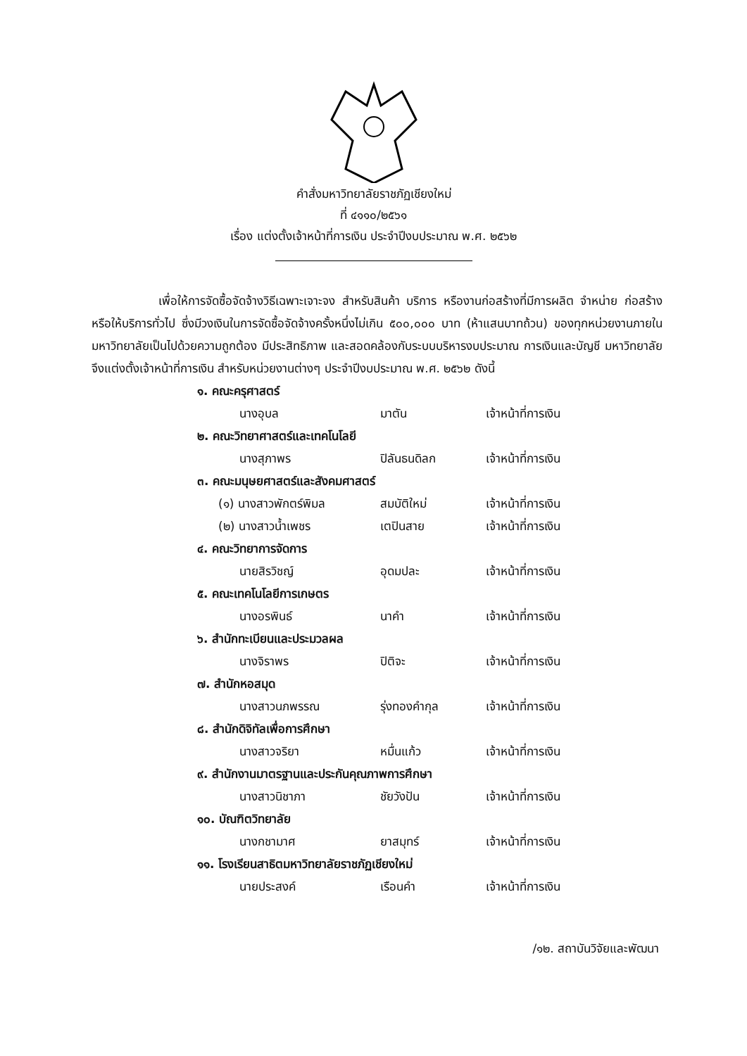คำสั่งมหาวิทยาลัยราชภัฏเชียงใหม่
ที่ ๔๑๑๐/๒๕๖๑
เรื่อง แต่งตั้งเจ้าหน้าที่การเงิน ประจำปีงบประมาณ พ.ศ. ๒๕๖๒
เพื่อให้การจัดซื้อจัดจ้างวิธีเฉพาะเจาะจง สำหรับสินค้า บริการ หรืองานก่อสร้างที่มีการผลิต จำหน่าย ก่อสร้าง หรือให้บริการทั่วไป ซึ่งมีวงเงินในการจัดซื้อจัดจ้างครั้งหนึ่งไม่เกิน ๕๐๐,๐๐๐ บาท (ห้าแสนบาทถ้วน) ของทุกหน่วยงานภายในมหาวิทยาลัยเป็นไปด้วยความถูกต้อง มีประสิทธิภาพ และสอดคล้องกับระบบบริหารงบประมาณ การเงินและบัญชี มหาวิทยาลัยจึงแต่งตั้งเจ้าหน้าที่การเงิน สำหรับหน่วยงานต่างๆ ประจำปีงบประมาณ พ.ศ. ๒๕๖๒ ดังนี้
๑. คณะครุศาสตร์
นางอุบล มาตัน เจ้าหน้าที่การเงิน
๒. คณะวิทยาศาสตร์และเทคโนโลยี
นางสุภาพร ปิลันธนดิลก เจ้าหน้าที่การเงิน
๓. คณะมนุษยศาสตร์และสังคมศาสตร์
(๑) นางสาวพักตร์พิมล สมบัติใหม่ เจ้าหน้าที่การเงิน
(๒) นางสาวน้ำเพชร เตปินสาย เจ้าหน้าที่การเงิน
๔. คณะวิทยาการจัดการ
นายสิรวิชญ์ อุดมปละ เจ้าหน้าที่การเงิน
๕. คณะเทคโนโลยีการเกษตร
นางอรพินธ์ นาคำ เจ้าหน้าที่การเงิน
๖. สำนักทะเบียนและประมวลผล
นางจิราพร ปิติจะ เจ้าหน้าที่การเงิน
๗. สำนักหอสมุด
นางสาวนภพรรณ รุ่งทองคำกุล เจ้าหน้าที่การเงิน
๘. สำนักดิจิทัลเพื่อการศึกษา
นางสาวจริยา หมื่นแก้ว เจ้าหน้าที่การเงิน
๙. สำนักงานมาตรฐานและประกันคุณภาพการศึกษา
นางสาวนิชาภา ชัยวังปัน เจ้าหน้าที่การเงิน
๑๐. บัณฑิตวิทยาลัย
นางกชามาศ ยาสมุทร์ เจ้าหน้าที่การเงิน
๑๑. โรงเรียนสาธิตมหาวิทยาลัยราชภัฏเชียงใหม่
นายประสงค์ เรือนคำ เจ้าหน้าที่การเงิน
/๑๒. สถาบันวิจัยและพัฒนา